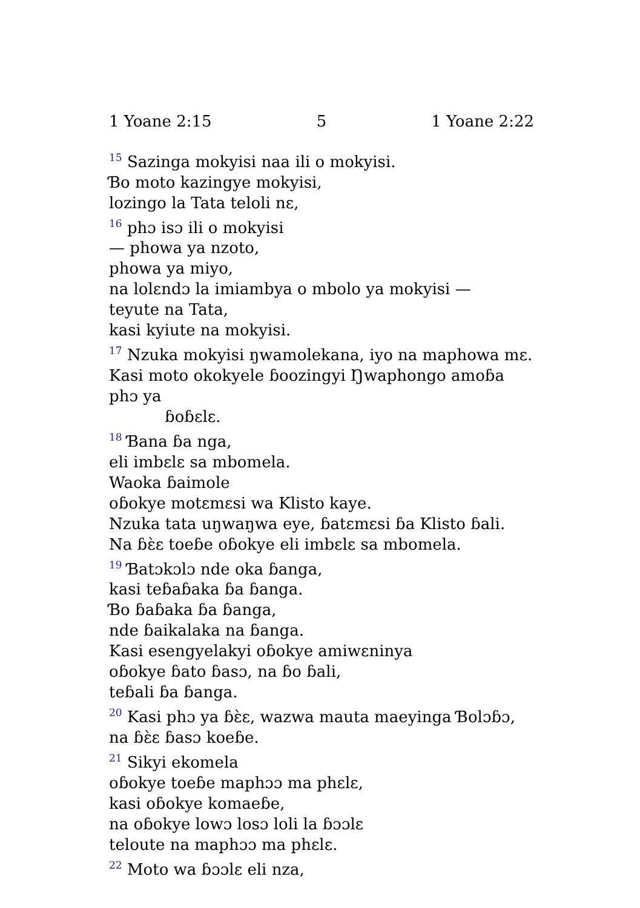1 Yoane 2:15 5 1 Yoane 2:22
<sup>15</sup> Sazinga mokyisi naa ili o mokyisi.
Ɓo moto kazingye mokyisi,
lozingo la Tata teloli nɛ,
<sup>16</sup> phɔ isɔ ili o mokyisi
— phowa ya nzoto,
phowa ya miyo,
na lolɛndɔ la imiambya o mbolo ya mokyisi —
teyute na Tata,
kasi kyiute na mokyisi.
<sup>17</sup> Nzuka mokyisi ŋwamolekana, iyo na maphowa mɛ.
Kasi moto okokyele ɓoozingyi Ŋwaphongo amoɓa phɔ ya
ɓoɓɛlɛ.
<sup>18</sup> Ɓana ɓa nga,
eli imbɛlɛ sa mbomela.
Waoka ɓaimole
oɓokye motɛmɛsi wa Klisto kaye.
Nzuka tata uŋwaŋwa eye, ɓatɛmɛsi ɓa Klisto ɓali.
Na ɓɛ̀ɛ toeɓe oɓokye eli imbɛlɛ sa mbomela.
<sup>19</sup> Ɓatɔkɔlɔ nde oka ɓanga,
kasi teɓaɓaka ɓa ɓanga.
Ɓo ɓaɓaka ɓa ɓanga,
nde ɓaikalaka na ɓanga.
Kasi esengyelakyi oɓokye amiwɛninya
oɓokye ɓato ɓasɔ, na ɓo ɓali,
teɓali ɓa ɓanga.
<sup>20</sup> Kasi phɔ ya ɓɛ̀ɛ, wazwa mauta maeyinga Ɓolɔɓɔ,
na ɓɛ̀ɛ ɓasɔ koeɓe.
<sup>21</sup> Sikyi ekomela
oɓokye toeɓe maphɔɔ ma phɛlɛ,
kasi oɓokye komaeɓe,
na oɓokye lowɔ losɔ loli la ɓɔɔlɛ
teloute na maphɔɔ ma phɛlɛ.
<sup>22</sup> Moto wa ɓɔɔlɛ eli nza,